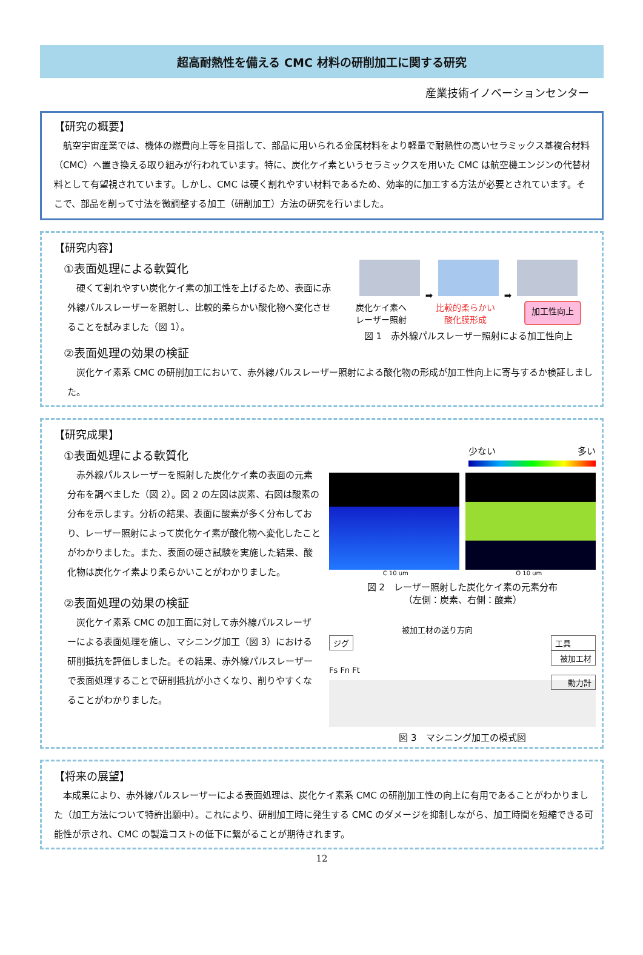超高耐熱性を備える CMC 材料の研削加工に関する研究
産業技術イノベーションセンター
【研究の概要】
航空宇宙産業では、機体の燃費向上等を目指して、部品に用いられる金属材料をより軽量で耐熱性の高いセラミックス基複合材料（CMC）へ置き換える取り組みが行われています。特に、炭化ケイ素というセラミックスを用いた CMC は航空機エンジンの代替材料として有望視されています。しかし、CMC は硬く割れやすい材料であるため、効率的に加工する方法が必要とされています。そこで、部品を削って寸法を微調整する加工（研削加工）方法の研究を行いました。
【研究内容】
①表面処理による軟質化
硬くて割れやすい炭化ケイ素の加工性を上げるため、表面に赤外線パルスレーザーを照射し、比較的柔らかい酸化物へ変化させることを試みました（図 1）。
➡ ➡
炭化ケイ素へ
レーザー照射 比較的柔らかい
酸化膜形成 加工性向上
図 1　赤外線パルスレーザー照射による加工性向上
②表面処理の効果の検証
炭化ケイ素系 CMC の研削加工において、赤外線パルスレーザー照射による酸化物の形成が加工性向上に寄与するか検証しました。
【研究成果】
①表面処理による軟質化
赤外線パルスレーザーを照射した炭化ケイ素の表面の元素分布を調べました（図 2）。図 2 の左図は炭素、右図は酸素の分布を示します。分析の結果、表面に酸素が多く分布しており、レーザー照射によって炭化ケイ素が酸化物へ変化したことがわかりました。また、表面の硬さ試験を実施した結果、酸化物は炭化ケイ素より柔らかいことがわかりました。
②表面処理の効果の検証
炭化ケイ素系 CMC の加工面に対して赤外線パルスレーザーによる表面処理を施し、マシニング加工（図 3）における研削抵抗を評価しました。その結果、赤外線パルスレーザーで表面処理することで研削抵抗が小さくなり、削りやすくなることがわかりました。
少ない 多い
C 10 um O 10 um
図 2　レーザー照射した炭化ケイ素の元素分布
（左側：炭素、右側：酸素）
被加工材の送り方向
ジグ 工具
被加工材
Fs Fn Ft
動力計
図 3　マシニング加工の模式図
【将来の展望】
本成果により、赤外線パルスレーザーによる表面処理は、炭化ケイ素系 CMC の研削加工性の向上に有用であることがわかりました（加工方法について特許出願中）。これにより、研削加工時に発生する CMC のダメージを抑制しながら、加工時間を短縮できる可能性が示され、CMC の製造コストの低下に繋がることが期待されます。
12